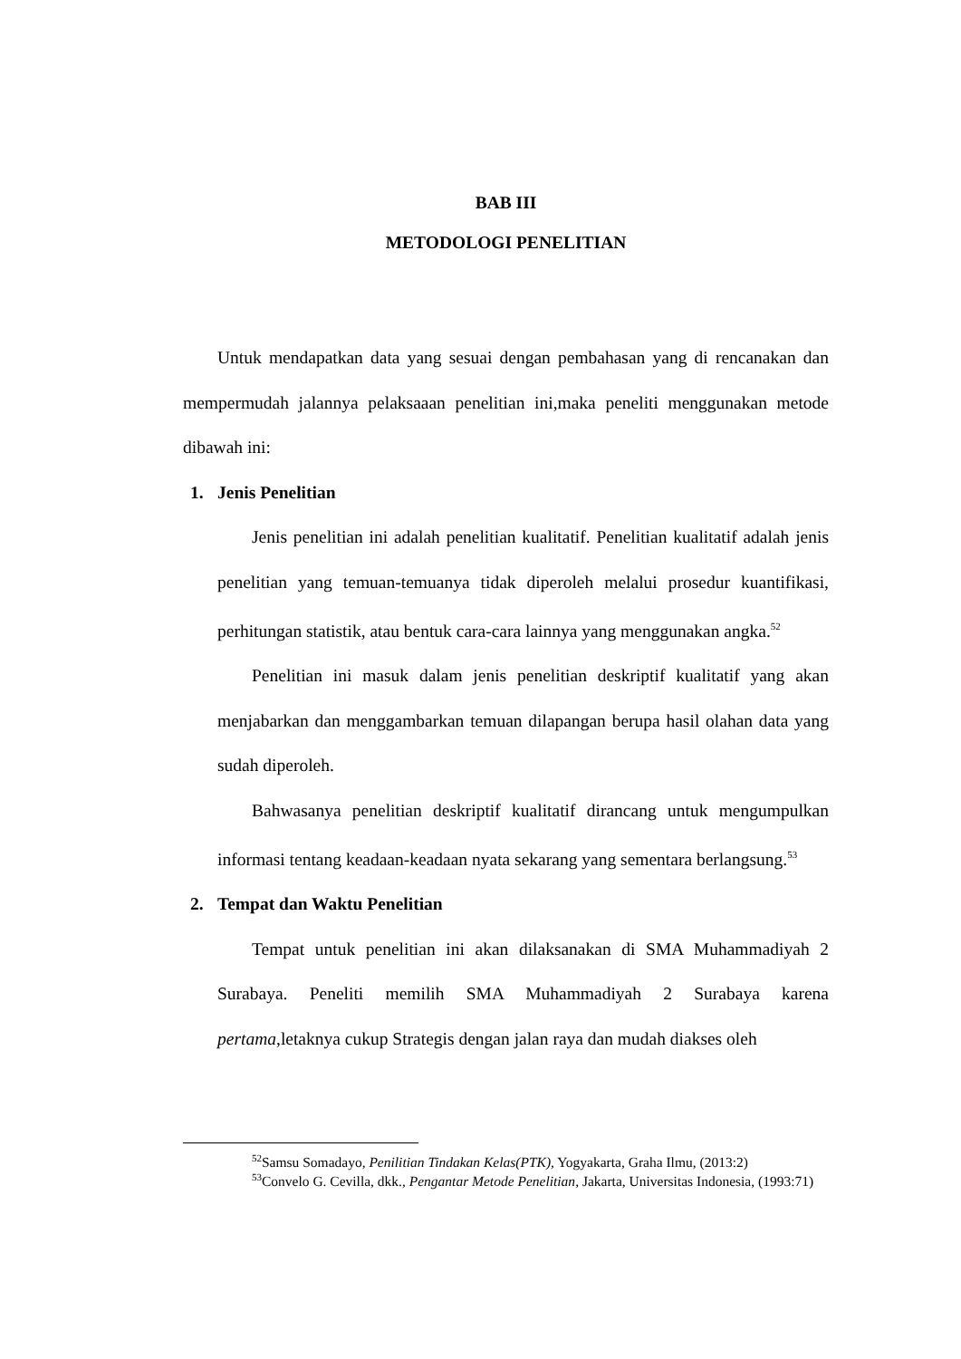BAB III
METODOLOGI PENELITIAN
Untuk mendapatkan data yang sesuai dengan pembahasan yang di rencanakan dan mempermudah jalannya pelaksaaan penelitian ini,maka peneliti menggunakan metode dibawah ini:
1. Jenis Penelitian
Jenis penelitian ini adalah penelitian kualitatif. Penelitian kualitatif adalah jenis penelitian yang temuan-temuanya tidak diperoleh melalui prosedur kuantifikasi, perhitungan statistik, atau bentuk cara-cara lainnya yang menggunakan angka.<sup>52</sup>
Penelitian ini masuk dalam jenis penelitian deskriptif kualitatif yang akan menjabarkan dan menggambarkan temuan dilapangan berupa hasil olahan data yang sudah diperoleh.
Bahwasanya penelitian deskriptif kualitatif dirancang untuk mengumpulkan informasi tentang keadaan-keadaan nyata sekarang yang sementara berlangsung.<sup>53</sup>
2. Tempat dan Waktu Penelitian
Tempat untuk penelitian ini akan dilaksanakan di SMA Muhammadiyah 2 Surabaya. Peneliti memilih SMA Muhammadiyah 2 Surabaya karena pertama,letaknya cukup Strategis dengan jalan raya dan mudah diakses oleh
<sup>52</sup> Samsu Somadayo, Penilitian Tindakan Kelas(PTK), Yogyakarta, Graha Ilmu, (2013:2)
<sup>53</sup> Convelo G. Cevilla, dkk., Pengantar Metode Penelitian, Jakarta, Universitas Indonesia, (1993:71)